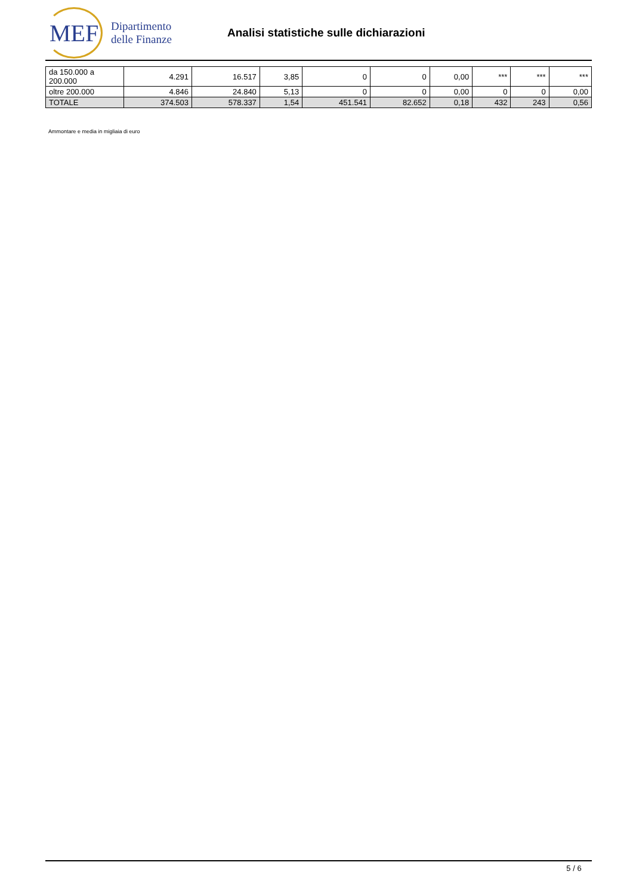MEF
Dipartimento
delle Finanze
Analisi statistiche sulle dichiarazioni
| da 150.000 a 200.000 | 4.291 | 16.517 | 3,85 | 0 | 0 | 0,00 | *** | *** | *** |
| oltre 200.000 | 4.846 | 24.840 | 5,13 | 0 | 0 | 0,00 | 0 | 0 | 0,00 |
| TOTALE | 374.503 | 578.337 | 1,54 | 451.541 | 82.652 | 0,18 | 432 | 243 | 0,56 |
Ammontare e media in migliaia di euro
5 / 6